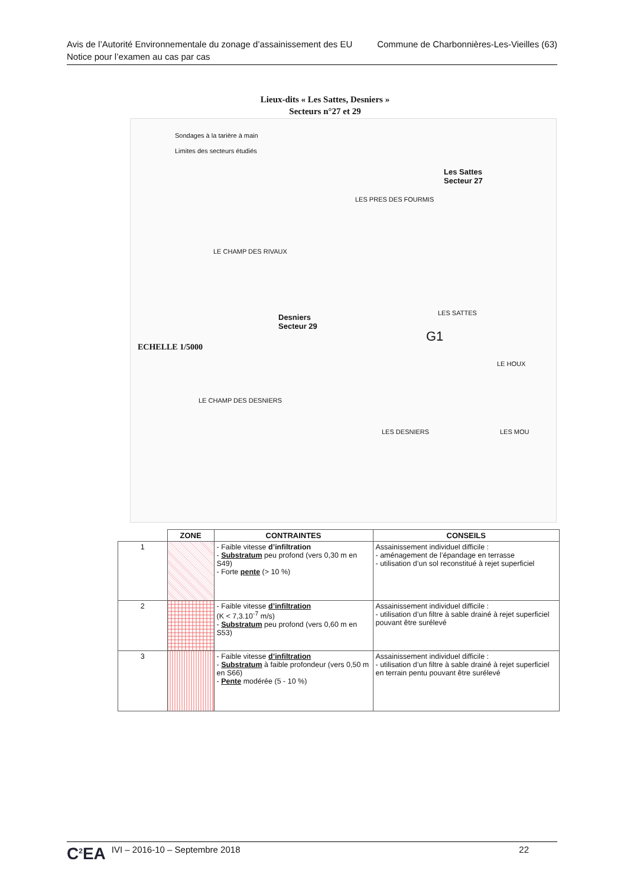Avis de l’Autorité Environnementale du zonage d’assainissement des EU
Notice pour l’examen au cas par cas
Commune de Charbonnières-Les-Vieilles (63)
Lieux-dits « Les Sattes, Desniers »
Secteurs n°27 et 29
Sondages à la tarière à main
Limites des secteurs étudiés
Les Sattes
Secteur 27
Desniers
Secteur 29
ECHELLE 1/5000
LES PRES DES FOURMIS
LE CHAMP DES RIVAUX
LES SATTES
LE HOUX
LE CHAMP DES DESNIERS
LES DESNIERS LES MOU
G1
| | ZONE | CONTRAINTES | CONSEILS |
| --- | --- | --- | --- |
| 1 | | - Faible vitesse d’infiltration - Substratum peu profond (vers 0,30 m en S49) - Forte pente (> 10 %) | Assainissement individuel difficile : - aménagement de l’épandage en terrasse - utilisation d’un sol reconstitué à rejet superficiel |
| 2 | | - Faible vitesse d’infiltration (K < 7,3.10<sup>-7</sup> m/s) - Substratum peu profond (vers 0,60 m en S53) | Assainissement individuel difficile : - utilisation d’un filtre à sable drainé à rejet superficiel pouvant être surélevé |
| 3 | | - Faible vitesse d’infiltration - Substratum à faible profondeur (vers 0,50 m en S66) - Pente modérée (5 - 10 %) | Assainissement individuel difficile : - utilisation d’un filtre à sable drainé à rejet superficiel en terrain pentu pouvant être surélevé |
C<sup>2</sup>EA IVI – 2016-10 – Septembre 2018
22